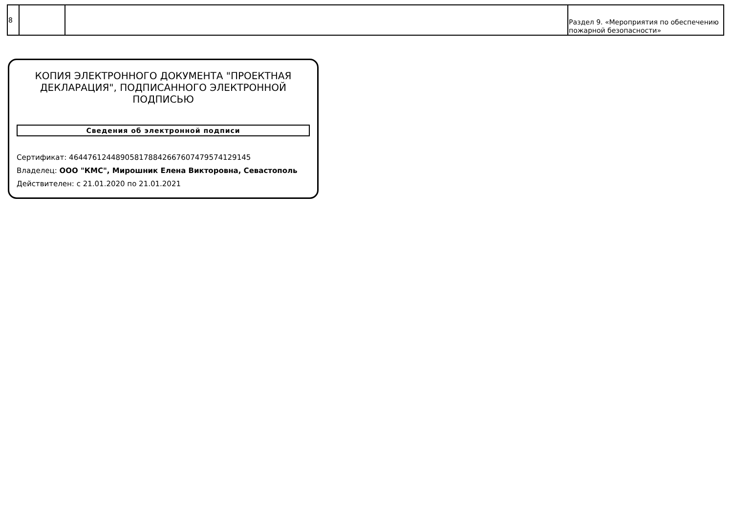| 8 | | | Раздел 9. «Мероприятия по обеспечению пожарной безопасности» |
КОПИЯ ЭЛЕКТРОННОГО ДОКУМЕНТА "ПРОЕКТНАЯ ДЕКЛАРАЦИЯ", ПОДПИСАННОГО ЭЛЕКТРОННОЙ ПОДПИСЬЮ
Сведения об электронной подписи
Сертификат: 464476124489058178842667607479574129145
Владелец: ООО "КМС", Мирошник Елена Викторовна, Севастополь
Действителен: с 21.01.2020 по 21.01.2021